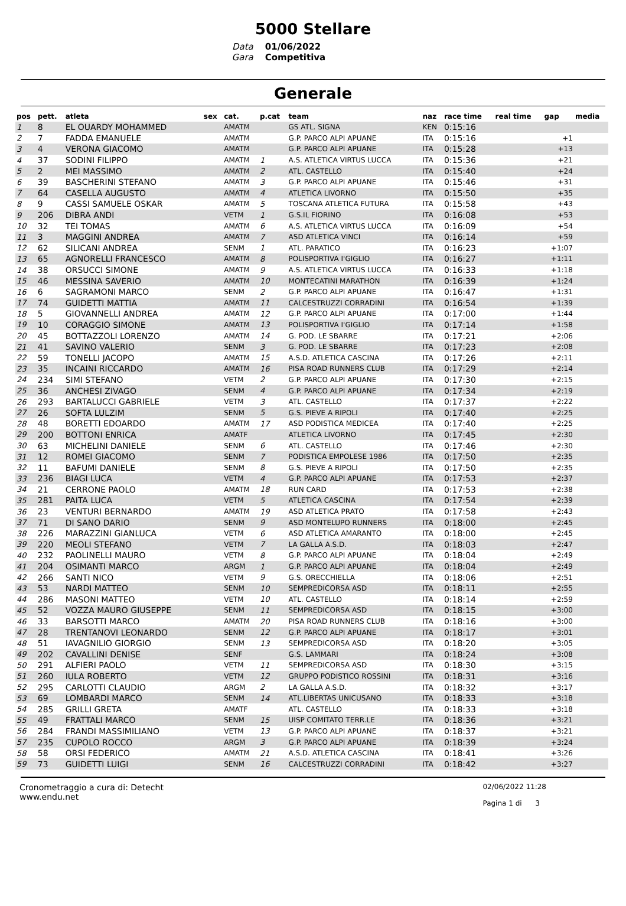5000 Stellare
Data
Gara
01/06/2022
Competitiva
Generale
| pos | pett. | atleta | sex | cat. | p.cat | team | naz | race time | real time | gap | media |
| --- | --- | --- | --- | --- | --- | --- | --- | --- | --- | --- | --- |
| 1 | 8 | EL OUARDY MOHAMMED | | AMATM | | GS ATL. SIGNA | KEN | 0:15:16 | | | |
| 2 | 7 | FADDA EMANUELE | | AMATM | | G.P. PARCO ALPI APUANE | ITA | 0:15:16 | | +1 | |
| 3 | 4 | VERONA GIACOMO | | AMATM | | G.P. PARCO ALPI APUANE | ITA | 0:15:28 | | +13 | |
| 4 | 37 | SODINI FILIPPO | | AMATM | 1 | A.S. ATLETICA VIRTUS LUCCA | ITA | 0:15:36 | | +21 | |
| 5 | 2 | MEI MASSIMO | | AMATM | 2 | ATL. CASTELLO | ITA | 0:15:40 | | +24 | |
| 6 | 39 | BASCHERINI STEFANO | | AMATM | 3 | G.P. PARCO ALPI APUANE | ITA | 0:15:46 | | +31 | |
| 7 | 64 | CASELLA AUGUSTO | | AMATM | 4 | ATLETICA LIVORNO | ITA | 0:15:50 | | +35 | |
| 8 | 9 | CASSI SAMUELE OSKAR | | AMATM | 5 | TOSCANA ATLETICA FUTURA | ITA | 0:15:58 | | +43 | |
| 9 | 206 | DIBRA ANDI | | VETM | 1 | G.S.IL FIORINO | ITA | 0:16:08 | | +53 | |
| 10 | 32 | TEI TOMAS | | AMATM | 6 | A.S. ATLETICA VIRTUS LUCCA | ITA | 0:16:09 | | +54 | |
| 11 | 3 | MAGGINI ANDREA | | AMATM | 7 | ASD ATLETICA VINCI | ITA | 0:16:14 | | +59 | |
| 12 | 62 | SILICANI ANDREA | | SENM | 1 | ATL. PARATICO | ITA | 0:16:23 | | +1:07 | |
| 13 | 65 | AGNORELLI FRANCESCO | | AMATM | 8 | POLISPORTIVA I'GIGLIO | ITA | 0:16:27 | | +1:11 | |
| 14 | 38 | ORSUCCI SIMONE | | AMATM | 9 | A.S. ATLETICA VIRTUS LUCCA | ITA | 0:16:33 | | +1:18 | |
| 15 | 46 | MESSINA SAVERIO | | AMATM | 10 | MONTECATINI MARATHON | ITA | 0:16:39 | | +1:24 | |
| 16 | 6 | SAGRAMONI MARCO | | SENM | 2 | G.P. PARCO ALPI APUANE | ITA | 0:16:47 | | +1:31 | |
| 17 | 74 | GUIDETTI MATTIA | | AMATM | 11 | CALCESTRUZZI CORRADINI | ITA | 0:16:54 | | +1:39 | |
| 18 | 5 | GIOVANNELLI ANDREA | | AMATM | 12 | G.P. PARCO ALPI APUANE | ITA | 0:17:00 | | +1:44 | |
| 19 | 10 | CORAGGIO SIMONE | | AMATM | 13 | POLISPORTIVA I'GIGLIO | ITA | 0:17:14 | | +1:58 | |
| 20 | 45 | BOTTAZZOLI LORENZO | | AMATM | 14 | G. POD. LE SBARRE | ITA | 0:17:21 | | +2:06 | |
| 21 | 41 | SAVINO VALERIO | | SENM | 3 | G. POD. LE SBARRE | ITA | 0:17:23 | | +2:08 | |
| 22 | 59 | TONELLI JACOPO | | AMATM | 15 | A.S.D. ATLETICA CASCINA | ITA | 0:17:26 | | +2:11 | |
| 23 | 35 | INCAINI RICCARDO | | AMATM | 16 | PISA ROAD RUNNERS CLUB | ITA | 0:17:29 | | +2:14 | |
| 24 | 234 | SIMI STEFANO | | VETM | 2 | G.P. PARCO ALPI APUANE | ITA | 0:17:30 | | +2:15 | |
| 25 | 36 | ANCHESI ZIVAGO | | SENM | 4 | G.P. PARCO ALPI APUANE | ITA | 0:17:34 | | +2:19 | |
| 26 | 293 | BARTALUCCI GABRIELE | | VETM | 3 | ATL. CASTELLO | ITA | 0:17:37 | | +2:22 | |
| 27 | 26 | SOFTA LULZIM | | SENM | 5 | G.S. PIEVE A RIPOLI | ITA | 0:17:40 | | +2:25 | |
| 28 | 48 | BORETTI EDOARDO | | AMATM | 17 | ASD PODISTICA MEDICEA | ITA | 0:17:40 | | +2:25 | |
| 29 | 200 | BOTTONI ENRICA | | AMATF | | ATLETICA LIVORNO | ITA | 0:17:45 | | +2:30 | |
| 30 | 63 | MICHELINI DANIELE | | SENM | 6 | ATL. CASTELLO | ITA | 0:17:46 | | +2:30 | |
| 31 | 12 | ROMEI GIACOMO | | SENM | 7 | PODISTICA EMPOLESE 1986 | ITA | 0:17:50 | | +2:35 | |
| 32 | 11 | BAFUMI DANIELE | | SENM | 8 | G.S. PIEVE A RIPOLI | ITA | 0:17:50 | | +2:35 | |
| 33 | 236 | BIAGI LUCA | | VETM | 4 | G.P. PARCO ALPI APUANE | ITA | 0:17:53 | | +2:37 | |
| 34 | 21 | CERRONE PAOLO | | AMATM | 18 | RUN CARD | ITA | 0:17:53 | | +2:38 | |
| 35 | 281 | PAITA LUCA | | VETM | 5 | ATLETICA CASCINA | ITA | 0:17:54 | | +2:39 | |
| 36 | 23 | VENTURI BERNARDO | | AMATM | 19 | ASD ATLETICA PRATO | ITA | 0:17:58 | | +2:43 | |
| 37 | 71 | DI SANO DARIO | | SENM | 9 | ASD MONTELUPO RUNNERS | ITA | 0:18:00 | | +2:45 | |
| 38 | 226 | MARAZZINI GIANLUCA | | VETM | 6 | ASD ATLETICA AMARANTO | ITA | 0:18:00 | | +2:45 | |
| 39 | 220 | MEOLI STEFANO | | VETM | 7 | LA GALLA A.S.D. | ITA | 0:18:03 | | +2:47 | |
| 40 | 232 | PAOLINELLI MAURO | | VETM | 8 | G.P. PARCO ALPI APUANE | ITA | 0:18:04 | | +2:49 | |
| 41 | 204 | OSIMANTI MARCO | | ARGM | 1 | G.P. PARCO ALPI APUANE | ITA | 0:18:04 | | +2:49 | |
| 42 | 266 | SANTI NICO | | VETM | 9 | G.S. ORECCHIELLA | ITA | 0:18:06 | | +2:51 | |
| 43 | 53 | NARDI MATTEO | | SENM | 10 | SEMPREDICORSA ASD | ITA | 0:18:11 | | +2:55 | |
| 44 | 286 | MASONI MATTEO | | VETM | 10 | ATL. CASTELLO | ITA | 0:18:14 | | +2:59 | |
| 45 | 52 | VOZZA MAURO GIUSEPPE | | SENM | 11 | SEMPREDICORSA ASD | ITA | 0:18:15 | | +3:00 | |
| 46 | 33 | BARSOTTI MARCO | | AMATM | 20 | PISA ROAD RUNNERS CLUB | ITA | 0:18:16 | | +3:00 | |
| 47 | 28 | TRENTANOVI LEONARDO | | SENM | 12 | G.P. PARCO ALPI APUANE | ITA | 0:18:17 | | +3:01 | |
| 48 | 51 | IAVAGNILIO GIORGIO | | SENM | 13 | SEMPREDICORSA ASD | ITA | 0:18:20 | | +3:05 | |
| 49 | 202 | CAVALLINI DENISE | | SENF | | G.S. LAMMARI | ITA | 0:18:24 | | +3:08 | |
| 50 | 291 | ALFIERI PAOLO | | VETM | 11 | SEMPREDICORSA ASD | ITA | 0:18:30 | | +3:15 | |
| 51 | 260 | IULA ROBERTO | | VETM | 12 | GRUPPO PODISTICO ROSSINI | ITA | 0:18:31 | | +3:16 | |
| 52 | 295 | CARLOTTI CLAUDIO | | ARGM | 2 | LA GALLA A.S.D. | ITA | 0:18:32 | | +3:17 | |
| 53 | 69 | LOMBARDI MARCO | | SENM | 14 | ATL.LIBERTAS UNICUSANO | ITA | 0:18:33 | | +3:18 | |
| 54 | 285 | GRILLI GRETA | | AMATF | | ATL. CASTELLO | ITA | 0:18:33 | | +3:18 | |
| 55 | 49 | FRATTALI MARCO | | SENM | 15 | UISP COMITATO TERR.LE | ITA | 0:18:36 | | +3:21 | |
| 56 | 284 | FRANDI MASSIMILIANO | | VETM | 13 | G.P. PARCO ALPI APUANE | ITA | 0:18:37 | | +3:21 | |
| 57 | 235 | CUPOLO ROCCO | | ARGM | 3 | G.P. PARCO ALPI APUANE | ITA | 0:18:39 | | +3:24 | |
| 58 | 58 | ORSI FEDERICO | | AMATM | 21 | A.S.D. ATLETICA CASCINA | ITA | 0:18:41 | | +3:26 | |
| 59 | 73 | GUIDETTI LUIGI | | SENM | 16 | CALCESTRUZZI CORRADINI | ITA | 0:18:42 | | +3:27 | |
Cronometraggio a cura di: Detecht
www.endu.net
02/06/2022 11:28
Pagina 1 di 3